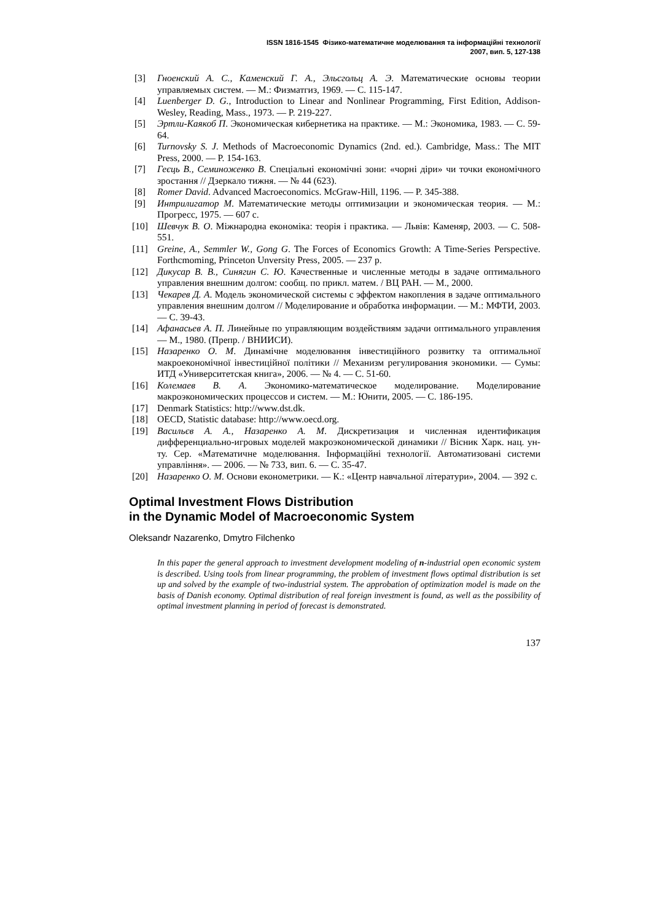ISSN 1816-1545 Фізико-математичне моделювання та інформаційні технології
2007, вип. 5, 127-138
[3] Гноенский А. С., Каменский Г. А., Эльсгольц А. Э. Математические основы теории управляемых систем. — М.: Физматгиз, 1969. — С. 115-147.
[4] Luenberger D. G., Introduction to Linear and Nonlinear Programming, First Edition, Addison-Wesley, Reading, Mass., 1973. — P. 219-227.
[5] Эртли-Каякоб П. Экономическая кибернетика на практике. — М.: Экономика, 1983. — С. 59-64.
[6] Turnovsky S. J. Methods of Macroeconomic Dynamics (2nd. ed.). Cambridge, Mass.: The MIT Press, 2000. — P. 154-163.
[7] Геєць В., Семиноженко В. Спеціальні економічні зони: «чорні діри» чи точки економічного зростання // Дзеркало тижня. — № 44 (623).
[8] Romer David. Advanced Macroeconomics. McGraw-Hill, 1196. — P. 345-388.
[9] Интрилигатор М. Математические методы оптимизации и экономическая теория. — М.: Прогресс, 1975. — 607 с.
[10] Шевчук В. О. Міжнародна економіка: теорія і практика. — Львів: Каменяр, 2003. — С. 508-551.
[11] Greine, A., Semmler W., Gong G. The Forces of Economics Growth: A Time-Series Perspective. Forthcmoming, Princeton Unversity Press, 2005. — 237 p.
[12] Дикусар В. В., Синягин С. Ю. Качественные и численные методы в задаче оптимального управления внешним долгом: сообщ. по прикл. матем. / ВЦ РАН. — М., 2000.
[13] Чекарев Д. А. Модель экономической системы с эффектом накопления в задаче оптимального управления внешним долгом // Моделирование и обработка информации. — М.: МФТИ, 2003. — С. 39-43.
[14] Афанасьев А. П. Линейные по управляющим воздействиям задачи оптимального управления — М., 1980. (Препр. / ВНИИСИ).
[15] Назаренко О. М. Динамічне моделювання інвестиційного розвитку та оптимальної макроекономічної інвестиційної політики // Механизм регулирования экономики. — Сумы: ИТД «Университетская книга», 2006. — № 4. — С. 51-60.
[16] Колемаев В. А. Экономико-математическое моделирование. Моделирование макроэкономических процессов и систем. — М.: Юнити, 2005. — С. 186-195.
[17] Denmark Statistics: http://www.dst.dk.
[18] OECD, Statistic database: http://www.oecd.org.
[19] Васильєв А. А., Назаренко А. М. Дискретизация и численная идентификация дифференциально-игровых моделей макроэкономической динамики // Вісник Харк. нац. ун-ту. Сер. «Математичне моделювання. Інформаційні технології. Автоматизовані системи управління». — 2006. — № 733, вип. 6. — С. 35-47.
[20] Назаренко О. М. Основи економетрики. — К.: «Центр навчальної літератури», 2004. — 392 с.
Optimal Investment Flows Distribution
in the Dynamic Model of Macroeconomic System
Oleksandr Nazarenko, Dmytro Filchenko
In this paper the general approach to investment development modeling of n-industrial open economic system is described. Using tools from linear programming, the problem of investment flows optimal distribution is set up and solved by the example of two-industrial system. The approbation of optimization model is made on the basis of Danish economy. Optimal distribution of real foreign investment is found, as well as the possibility of optimal investment planning in period of forecast is demonstrated.
137